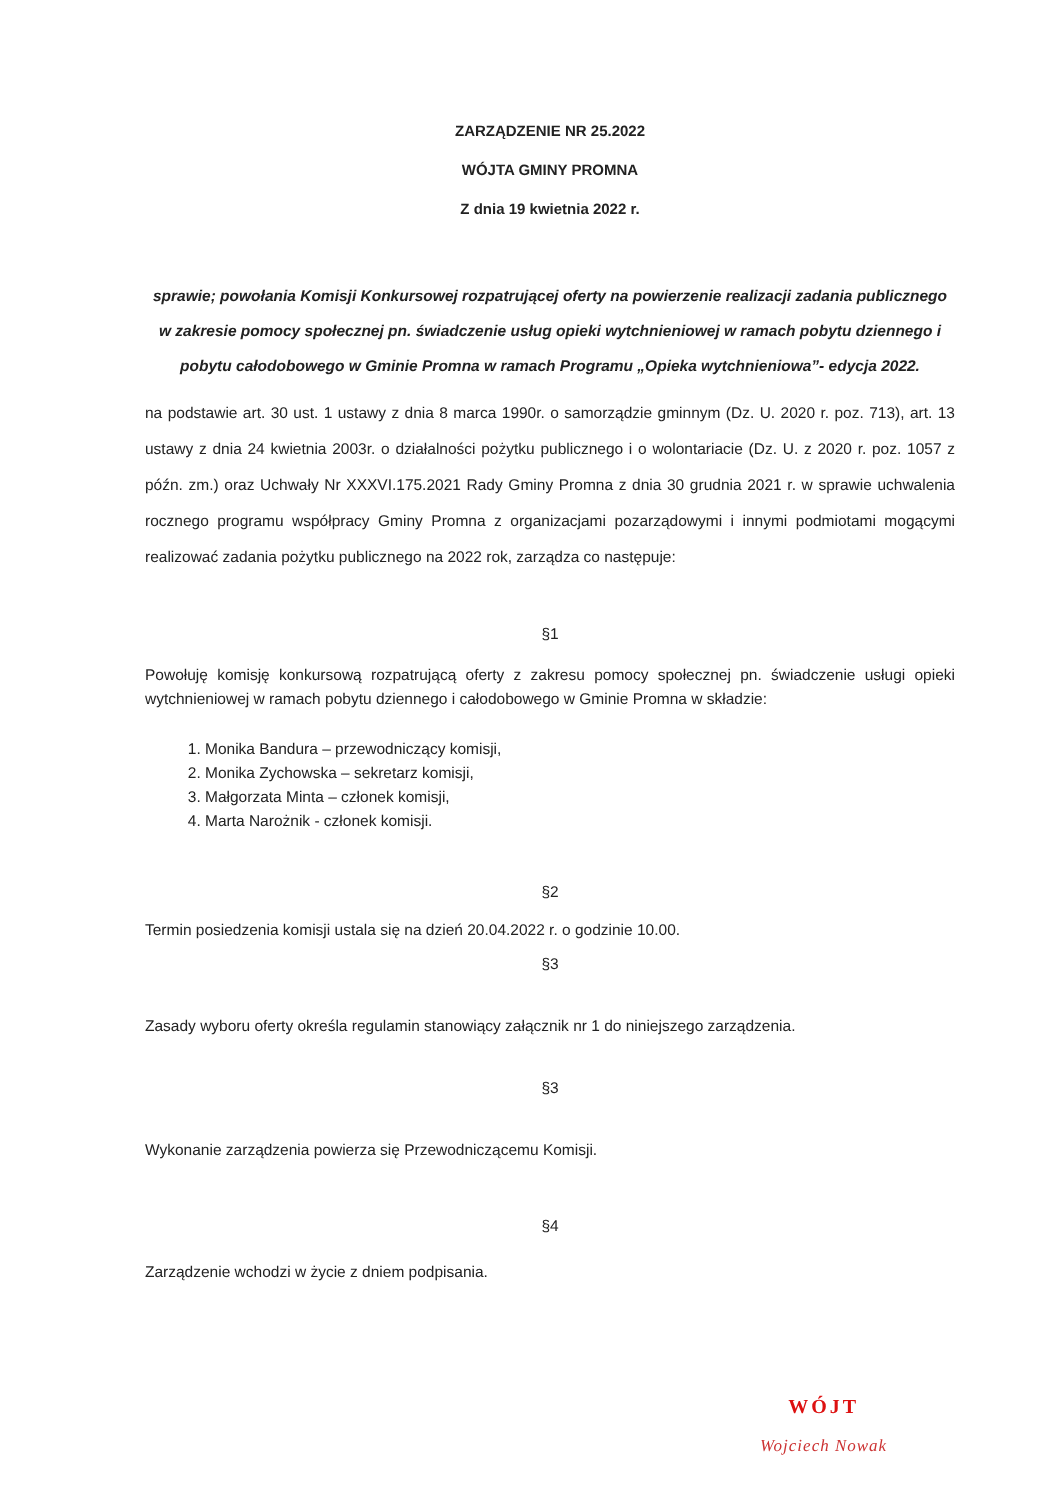ZARZĄDZENIE NR 25.2022
WÓJTA GMINY PROMNA
Z dnia 19 kwietnia 2022 r.
sprawie; powołania Komisji Konkursowej rozpatrującej oferty na powierzenie realizacji zadania publicznego w zakresie pomocy społecznej pn. świadczenie usług opieki wytchnieniowej w ramach pobytu dziennego i pobytu całodobowego w Gminie Promna w ramach Programu „Opieka wytchnieniowa”- edycja 2022.
na podstawie art. 30 ust. 1 ustawy z dnia 8 marca 1990r. o samorządzie gminnym (Dz. U. 2020 r. poz. 713), art. 13 ustawy z dnia 24 kwietnia 2003r. o działalności pożytku publicznego i o wolontariacie (Dz. U. z 2020 r. poz. 1057 z późn. zm.) oraz Uchwały Nr XXXVI.175.2021 Rady Gminy Promna z dnia 30 grudnia 2021 r. w sprawie uchwalenia rocznego programu współpracy Gminy Promna z organizacjami pozarządowymi i innymi podmiotami mogącymi realizować zadania pożytku publicznego na 2022 rok, zarządza co następuje:
§1
Powołuję komisję konkursową rozpatrującą oferty z zakresu pomocy społecznej pn. świadczenie usługi opieki wytchnieniowej w ramach pobytu dziennego i całodobowego w Gminie Promna w składzie:
1. Monika Bandura – przewodniczący komisji,
2. Monika Zychowska – sekretarz komisji,
3. Małgorzata Minta – członek komisji,
4. Marta Narożnik - członek komisji.
§2
Termin posiedzenia komisji ustala się na dzień 20.04.2022 r. o godzinie 10.00.
§3
Zasady wyboru oferty określa regulamin stanowiący załącznik nr 1 do niniejszego zarządzenia.
§3
Wykonanie zarządzenia powierza się Przewodniczącemu Komisji.
§4
Zarządzenie wchodzi w życie z dniem podpisania.
WÓJT
Wojciech Nowak